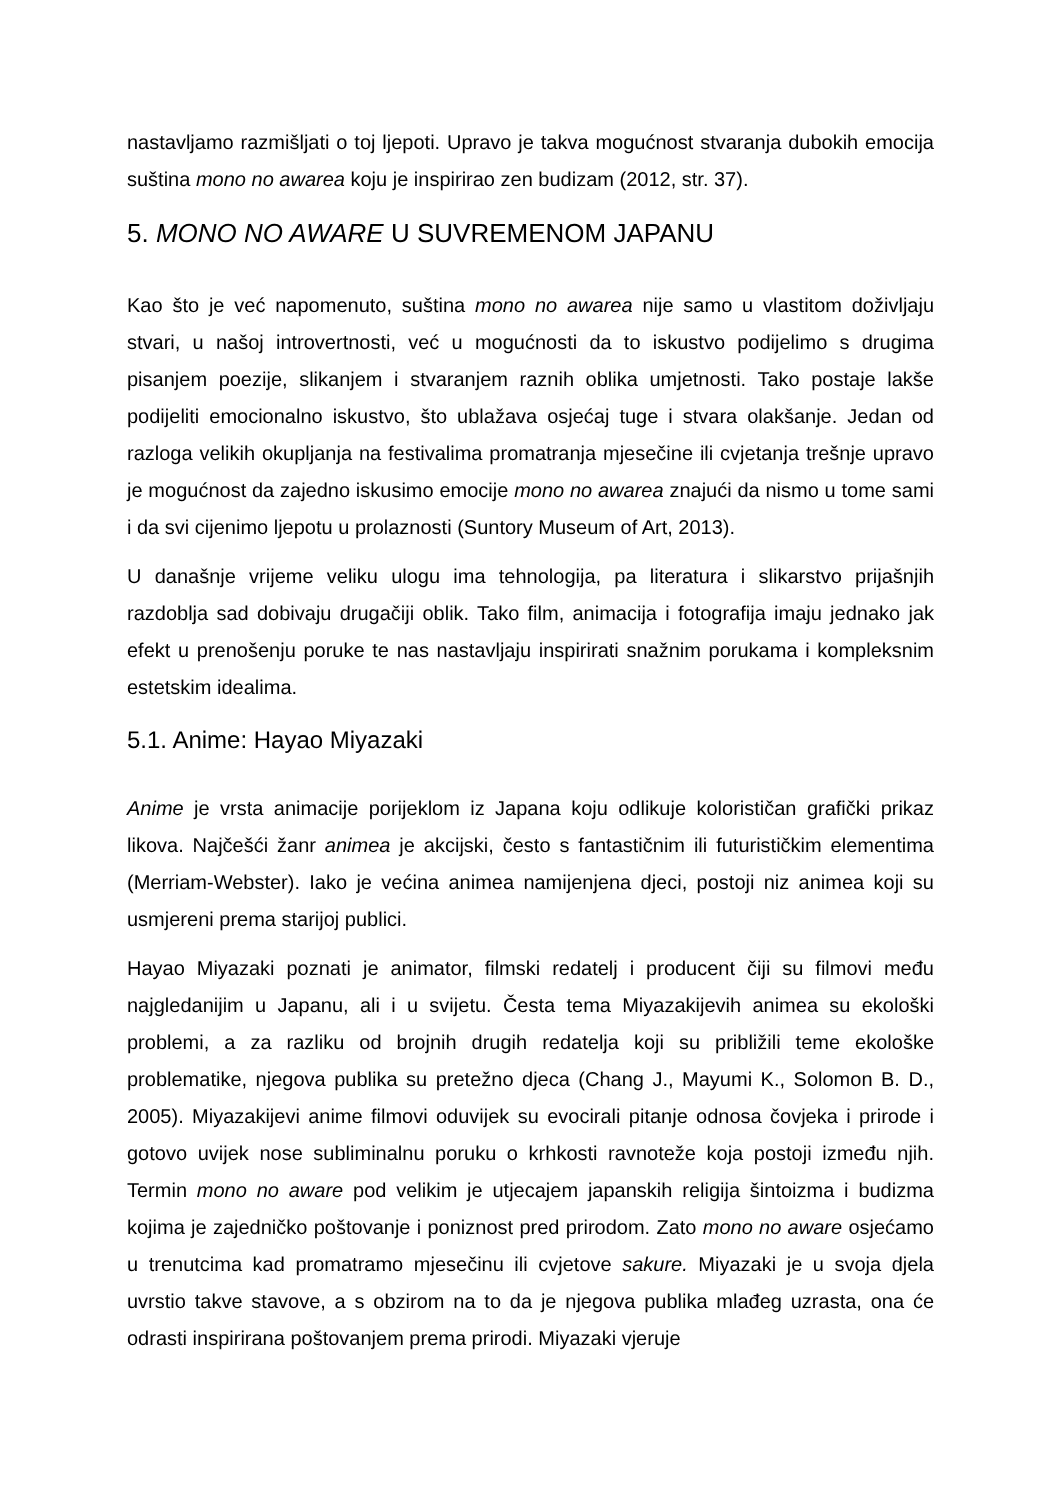nastavljamo razmišljati o toj ljepoti. Upravo je takva mogućnost stvaranja dubokih emocija suština mono no awarea koju je inspirirao zen budizam (2012, str. 37).
5. MONO NO AWARE U SUVREMENOM JAPANU
Kao što je već napomenuto, suština mono no awarea nije samo u vlastitom doživljaju stvari, u našoj introvertnosti, već u mogućnosti da to iskustvo podijelimo s drugima pisanjem poezije, slikanjem i stvaranjem raznih oblika umjetnosti. Tako postaje lakše podijeliti emocionalno iskustvo, što ublažava osjećaj tuge i stvara olakšanje. Jedan od razloga velikih okupljanja na festivalima promatranja mjesečine ili cvjetanja trešnje upravo je mogućnost da zajedno iskusimo emocije mono no awarea znajući da nismo u tome sami i da svi cijenimo ljepotu u prolaznosti (Suntory Museum of Art, 2013).
U današnje vrijeme veliku ulogu ima tehnologija, pa literatura i slikarstvo prijašnjih razdoblja sad dobivaju drugačiji oblik. Tako film, animacija i fotografija imaju jednako jak efekt u prenošenju poruke te nas nastavljaju inspirirati snažnim porukama i kompleksnim estetskim idealima.
5.1. Anime: Hayao Miyazaki
Anime je vrsta animacije porijeklom iz Japana koju odlikuje kolorističan grafički prikaz likova. Najčešći žanr animea je akcijski, često s fantastičnim ili futurističkim elementima (Merriam-Webster). Iako je većina animea namijenjena djeci, postoji niz animea koji su usmjereni prema starijoj publici.
Hayao Miyazaki poznati je animator, filmski redatelj i producent čiji su filmovi među najgledanijim u Japanu, ali i u svijetu. Česta tema Miyazakijevih animea su ekološki problemi, a za razliku od brojnih drugih redatelja koji su približili teme ekološke problematike, njegova publika su pretežno djeca (Chang J., Mayumi K., Solomon B. D., 2005). Miyazakijevi anime filmovi oduvijek su evocirali pitanje odnosa čovjeka i prirode i gotovo uvijek nose subliminalnu poruku o krhkosti ravnoteže koja postoji između njih. Termin mono no aware pod velikim je utjecajem japanskih religija šintoizma i budizma kojima je zajedničko poštovanje i poniznost pred prirodom. Zato mono no aware osjećamo u trenutcima kad promatramo mjesečinu ili cvjetove sakure. Miyazaki je u svoja djela uvrstio takve stavove, a s obzirom na to da je njegova publika mlađeg uzrasta, ona će odrasti inspirirana poštovanjem prema prirodi. Miyazaki vjeruje